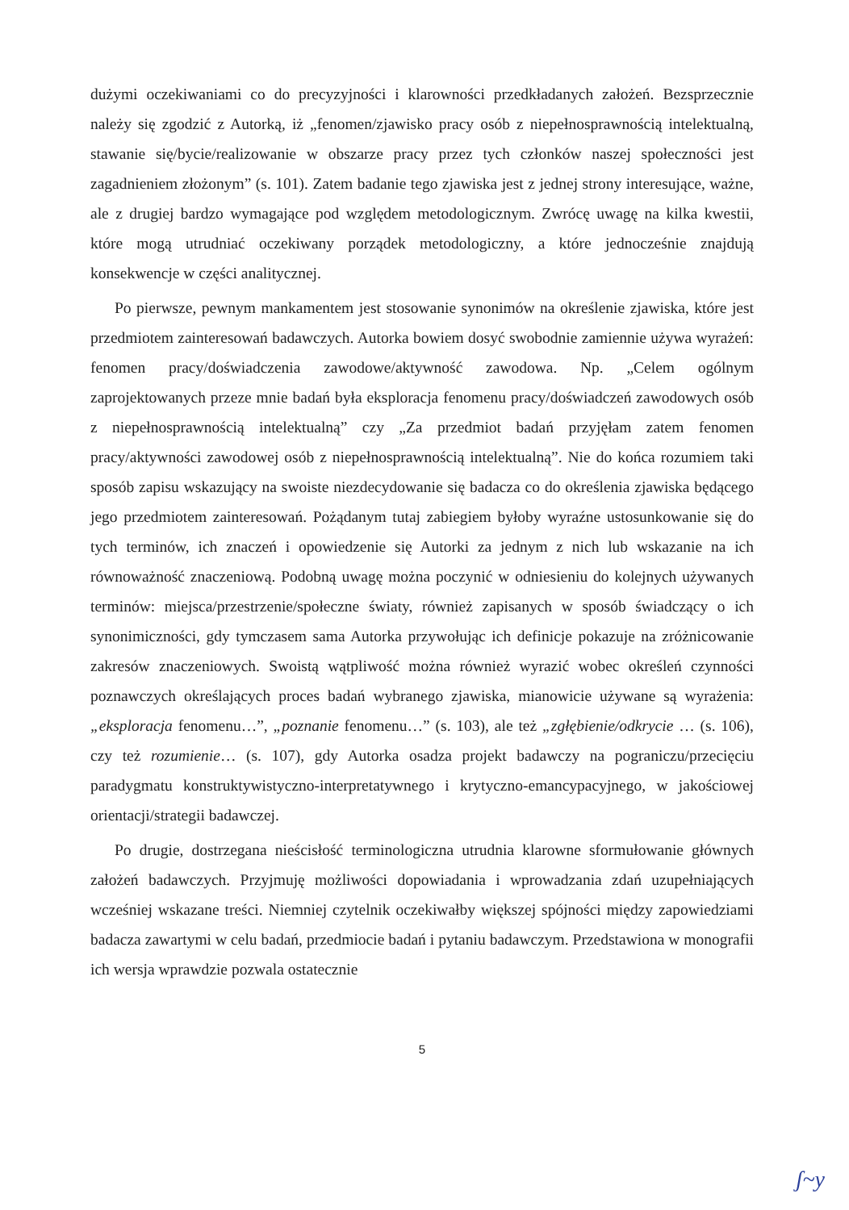dużymi oczekiwaniami co do precyzyjności i klarowności przedkładanych założeń. Bezsprzecznie należy się zgodzić z Autorką, iż „fenomen/zjawisko pracy osób z niepełnosprawnością intelektualną, stawanie się/bycie/realizowanie w obszarze pracy przez tych członków naszej społeczności jest zagadnieniem złożonym” (s. 101). Zatem badanie tego zjawiska jest z jednej strony interesujące, ważne, ale z drugiej bardzo wymagające pod względem metodologicznym. Zwrócę uwagę na kilka kwestii, które mogą utrudniać oczekiwany porządek metodologiczny, a które jednocześnie znajdują konsekwencje w części analitycznej.
Po pierwsze, pewnym mankamentem jest stosowanie synonimów na określenie zjawiska, które jest przedmiotem zainteresowań badawczych. Autorka bowiem dosyć swobodnie zamiennie używa wyrażeń: fenomen pracy/doświadczenia zawodowe/aktywność zawodowa. Np. „Celem ogólnym zaprojektowanych przeze mnie badań była eksploracja fenomenu pracy/doświadczeń zawodowych osób z niepełnosprawnością intelektualną” czy „Za przedmiot badań przyjęłam zatem fenomen pracy/aktywności zawodowej osób z niepełnosprawnością intelektualną”. Nie do końca rozumiem taki sposób zapisu wskazujący na swoiste niezdecydowanie się badacza co do określenia zjawiska będącego jego przedmiotem zainteresowań. Pożądanym tutaj zabiegiem byłoby wyraźne ustosunkowanie się do tych terminów, ich znaczeń i opowiedzenie się Autorki za jednym z nich lub wskazanie na ich równoważność znaczeniową. Podobną uwagę można poczynić w odniesieniu do kolejnych używanych terminów: miejsca/przestrzenie/społeczne światy, również zapisanych w sposób świadczący o ich synonimiczności, gdy tymczasem sama Autorka przywołując ich definicje pokazuje na zróżnicowanie zakresów znaczeniowych. Swoistą wątpliwość można również wyrazić wobec określeń czynności poznawczych określających proces badań wybranego zjawiska, mianowicie używane są wyrażenia: „eksploracja fenomenu…”, „poznanie fenomenu…” (s. 103), ale też „zgłębienie/odkrycie … (s. 106), czy też rozumienie… (s. 107), gdy Autorka osadza projekt badawczy na pograniczu/przecięciu paradygmatu konstruktywistyczno-interpretatywnego i krytyczno-emancypacyjnego, w jakościowej orientacji/strategii badawczej.
Po drugie, dostrzegana nieścisłość terminologiczna utrudnia klarowne sformułowanie głównych założeń badawczych. Przyjmuję możliwości dopowiadania i wprowadzania zdań uzupełniających wcześniej wskazane treści. Niemniej czytelnik oczekiwałby większej spójności między zapowiedziami badacza zawartymi w celu badań, przedmiocie badań i pytaniu badawczym. Przedstawiona w monografii ich wersja wprawdzie pozwala ostatecznie
5
ʃ~y